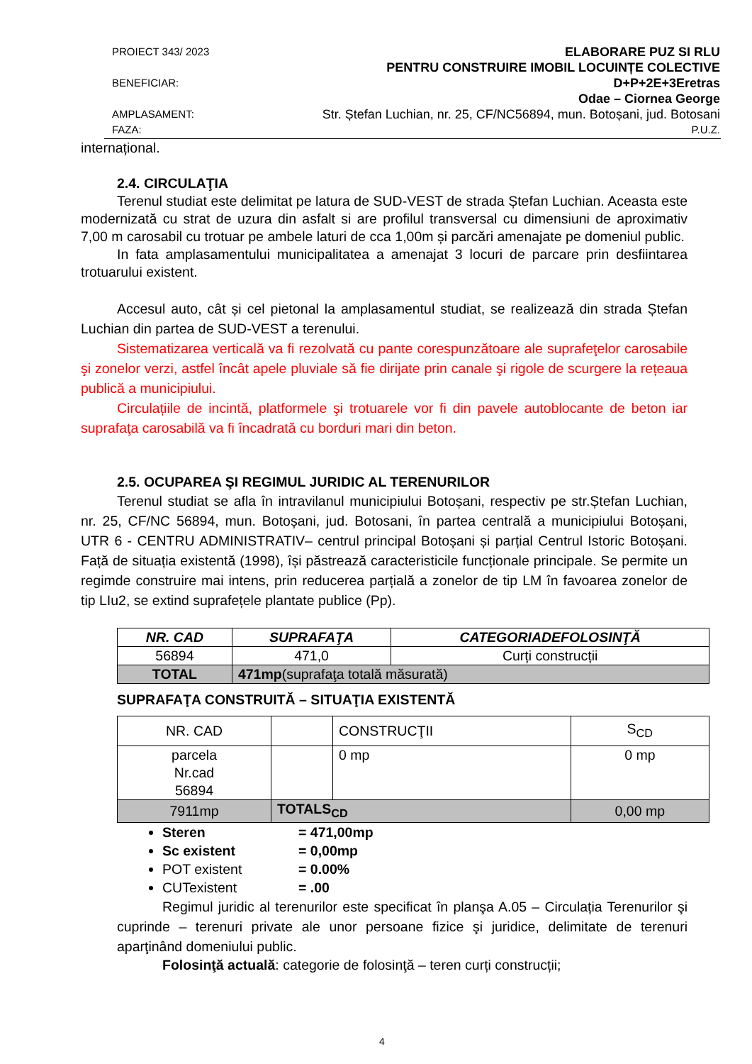PROIECT 343/ 2023 ELABORARE PUZ SI RLU
PENTRU CONSTRUIRE IMOBIL LOCUINȚE COLECTIVE
BENEFICIAR: D+P+2E+3Eretras
Odae – Ciornea George
AMPLASAMENT: Str. Ștefan Luchian, nr. 25, CF/NC56894, mun. Botoșani, jud. Botosani
FAZA: P.U.Z.
internațional.
2.4. CIRCULAŢIA
Terenul studiat este delimitat pe latura de SUD-VEST de strada Ștefan Luchian. Aceasta este modernizată cu strat de uzura din asfalt si are profilul transversal cu dimensiuni de aproximativ 7,00 m carosabil cu trotuar pe ambele laturi de cca 1,00m și parcări amenajate pe domeniul public.
In fata amplasamentului municipalitatea a amenajat 3 locuri de parcare prin desfiintarea trotuarului existent.
Accesul auto, cât și cel pietonal la amplasamentul studiat, se realizează din strada Ștefan Luchian din partea de SUD-VEST a terenului.
Sistematizarea verticală va fi rezolvată cu pante corespunzătoare ale suprafeţelor carosabile şi zonelor verzi, astfel încât apele pluviale să fie dirijate prin canale şi rigole de scurgere la rețeaua publică a municipiului.
Circulațiile de incintă, platformele şi trotuarele vor fi din pavele autoblocante de beton iar suprafaţa carosabilă va fi încadrată cu borduri mari din beton.
2.5. OCUPAREA ŞI REGIMUL JURIDIC AL TERENURILOR
Terenul studiat se afla în intravilanul municipiului Botoșani, respectiv pe str.Ștefan Luchian, nr. 25, CF/NC 56894, mun. Botoșani, jud. Botosani, în partea centrală a municipiului Botoșani, UTR 6 - CENTRU ADMINISTRATIV– centrul principal Botoșani și parțial Centrul Istoric Botoșani. Față de situația existentă (1998), își păstrează caracteristicile funcționale principale. Se permite un regimde construire mai intens, prin reducerea parțială a zonelor de tip LM în favoarea zonelor de tip LIu2, se extind suprafețele plantate publice (Pp).
| NR. CAD | SUPRAFAŢA | CATEGORIADEFOLOSINŢĂ |
| --- | --- | --- |
| 56894 | 471,0 | Curți construcții |
| TOTAL | 471mp (suprafaţa totală măsurată) | |
SUPRAFAŢA CONSTRUITĂ – SITUAŢIA EXISTENTĂ
| NR. CAD | | CONSTRUCŢII | S<sub>CD</sub> |
| parcela Nr.cad 56894 | | 0 mp | 0 mp |
| 7911mp | TOTALS<sub>CD</sub> | | 0,00 mp |
Steren = 471,00mp
Sc existent = 0,00mp
POT existent = 0.00%
CUTexistent = .00
Regimul juridic al terenurilor este specificat în planşa A.05 – Circulația Terenurilor şi cuprinde – terenuri private ale unor persoane fizice şi juridice, delimitate de terenuri aparţinând domeniului public.
Folosinţă actuală: categorie de folosinţă – teren curți construcții;
4